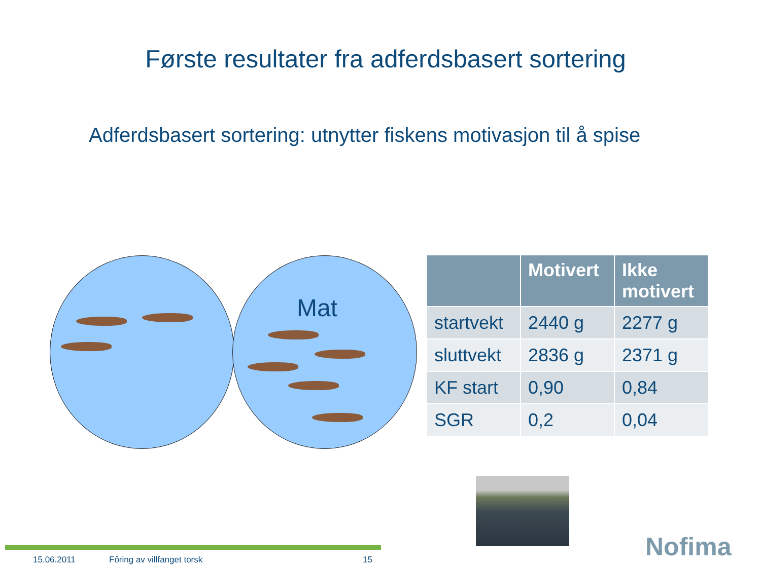Første resultater fra adferdsbasert sortering
Adferdsbasert sortering: utnytter fiskens motivasjon til å spise
Mat
| | Motivert | Ikke motivert |
| --- | --- | --- |
| startvekt | 2440 g | 2277 g |
| sluttvekt | 2836 g | 2371 g |
| KF start | 0,90 | 0,84 |
| SGR | 0,2 | 0,04 |
15.06.2011 Fôring av villfanget torsk 15 Nofima